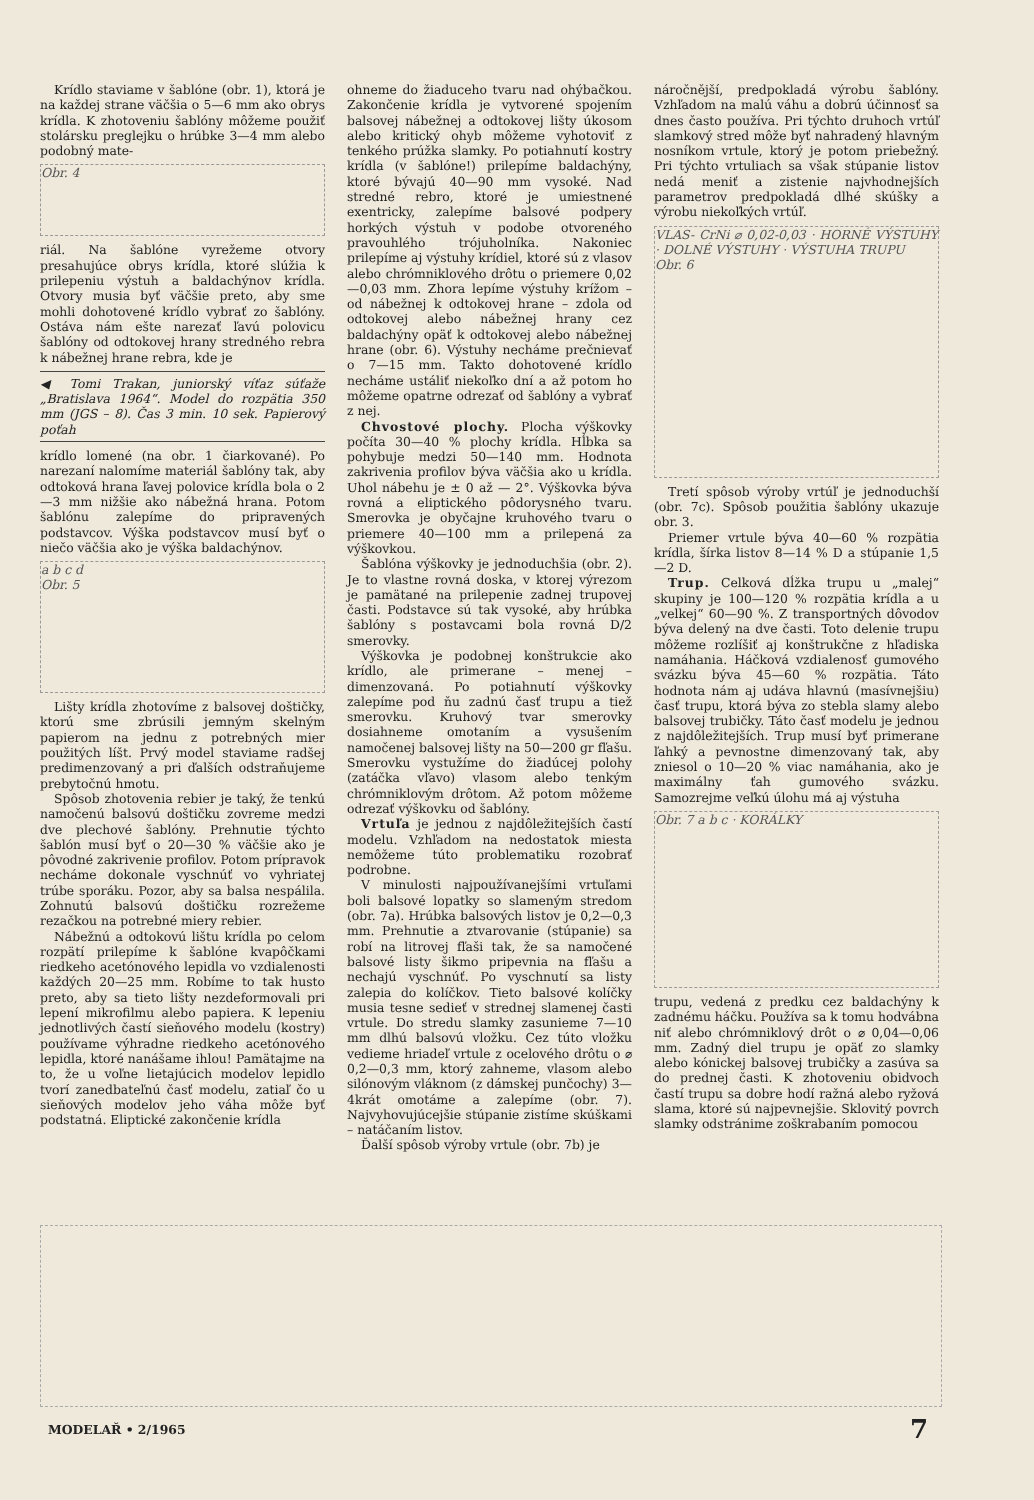Krídlo staviame v šablóne (obr. 1), ktorá je na každej strane väčšia o 5—6 mm ako obrys krídla. K zhotoveniu šablóny môžeme použiť stolársku preglejku o hrúbke 3—4 mm alebo podobný mate-
Obr. 4
riál. Na šablóne vyrežeme otvory presahujúce obrys krídla, ktoré slúžia k prilepeniu výstuh a baldachýnov krídla. Otvory musia byť väčšie preto, aby sme mohli dohotovené krídlo vybrať zo šablóny. Ostáva nám ešte narezať ľavú polovicu šablóny od odtokovej hrany stredného rebra k nábežnej hrane rebra, kde je
◀ Tomi Trakan, juniorský víťaz súťaže „Bratislava 1964“. Model do rozpätia 350 mm (JGS – 8). Čas 3 min. 10 sek. Papierový poťah
krídlo lomené (na obr. 1 čiarkované). Po narezaní nalomíme materiál šablóny tak, aby odtoková hrana ľavej polovice krídla bola o 2—3 mm nižšie ako nábežná hrana. Potom šablónu zalepíme do pripravených podstavcov. Výška podstavcov musí byť o niečo väčšia ako je výška baldachýnov.
a b c d
Obr. 5
Lišty krídla zhotovíme z balsovej doštičky, ktorú sme zbrúsili jemným skelným papierom na jednu z potrebných mier použitých líšt. Prvý model staviame radšej predimenzovaný a pri ďalších odstraňujeme prebytočnú hmotu.
Spôsob zhotovenia rebier je taký, že tenkú namočenú balsovú doštičku zovreme medzi dve plechové šablóny. Prehnutie týchto šablón musí byť o 20—30 % väčšie ako je pôvodné zakrivenie profilov. Potom prípravok necháme dokonale vyschnúť vo vyhriatej trúbe sporáku. Pozor, aby sa balsa nespálila. Zohnutú balsovú doštičku rozrežeme rezačkou na potrebné miery rebier.
Nábežnú a odtokovú lištu krídla po celom rozpätí prilepíme k šablóne kvapôčkami riedkeho acetónového lepidla vo vzdialenosti každých 20—25 mm. Robíme to tak husto preto, aby sa tieto lišty nezdeformovali pri lepení mikrofilmu alebo papiera. K lepeniu jednotlivých častí sieňového modelu (kostry) používame výhradne riedkeho acetónového lepidla, ktoré nanášame ihlou! Pamätajme na to, že u voľne lietajúcich modelov lepidlo tvorí zanedbateľnú časť modelu, zatiaľ čo u sieňových modelov jeho váha môže byť podstatná. Eliptické zakončenie krídla
ohneme do žiaduceho tvaru nad ohýbačkou. Zakončenie krídla je vytvorené spojením balsovej nábežnej a odtokovej lišty úkosom alebo kritický ohyb môžeme vyhotoviť z tenkého prúžka slamky. Po potiahnutí kostry krídla (v šablóne!) prilepíme baldachýny, ktoré bývajú 40—90 mm vysoké. Nad stredné rebro, ktoré je umiestnené exentricky, zalepíme balsové podpery horkých výstuh v podobe otvoreného pravouhlého trójuholníka. Nakoniec prilepíme aj výstuhy krídiel, ktoré sú z vlasov alebo chrómniklového drôtu o priemere 0,02—0,03 mm. Zhora lepíme výstuhy krížom – od nábežnej k odtokovej hrane – zdola od odtokovej alebo nábežnej hrany cez baldachýny opäť k odtokovej alebo nábežnej hrane (obr. 6). Výstuhy necháme prečnievať o 7—15 mm. Takto dohotovené krídlo necháme ustáliť niekoľko dní a až potom ho môžeme opatrne odrezať od šablóny a vybrať z nej.
Chvostové plochy. Plocha výškovky počíta 30—40 % plochy krídla. Hĺbka sa pohybuje medzi 50—140 mm. Hodnota zakrivenia profilov býva väčšia ako u krídla. Uhol nábehu je ± 0 až — 2°. Výškovka býva rovná a eliptického pôdorysného tvaru. Smerovka je obyčajne kruhového tvaru o priemere 40—100 mm a prilepená za výškovkou.
Šablóna výškovky je jednoduchšia (obr. 2). Je to vlastne rovná doska, v ktorej výrezom je pamätané na prilepenie zadnej trupovej časti. Podstavce sú tak vysoké, aby hrúbka šablóny s postavcami bola rovná D/2 smerovky.
Výškovka je podobnej konštrukcie ako krídlo, ale primerane – menej – dimenzovaná. Po potiahnutí výškovky zalepíme pod ňu zadnú časť trupu a tiež smerovku. Kruhový tvar smerovky dosiahneme omotaním a vysušením namočenej balsovej lišty na 50—200 gr fľašu. Smerovku vystužíme do žiadúcej polohy (zatáčka vľavo) vlasom alebo tenkým chrómniklovým drôtom. Až potom môžeme odrezať výškovku od šablóny.
Vrtuľa je jednou z najdôležitejších častí modelu. Vzhľadom na nedostatok miesta nemôžeme túto problematiku rozobrať podrobne.
V minulosti najpoužívanejšími vrtuľami boli balsové lopatky so slameným stredom (obr. 7a). Hrúbka balsových listov je 0,2—0,3 mm. Prehnutie a ztvarovanie (stúpanie) sa robí na litrovej fľaši tak, že sa namočené balsové listy šikmo pripevnia na fľašu a nechajú vyschnúť. Po vyschnutí sa listy zalepia do kolíčkov. Tieto balsové kolíčky musia tesne sedieť v strednej slamenej časti vrtule. Do stredu slamky zasunieme 7—10 mm dlhú balsovú vložku. Cez túto vložku vedieme hriadeľ vrtule z ocelového drôtu o ⌀ 0,2—0,3 mm, ktorý zahneme, vlasom alebo silónovým vláknom (z dámskej punčochy) 3—4krát omotáme a zalepíme (obr. 7). Najvyhovujúcejšie stúpanie zistíme skúškami – natáčaním listov.
Ďalší spôsob výroby vrtule (obr. 7b) je
náročnější, predpokladá výrobu šablóny. Vzhľadom na malú váhu a dobrú účinnosť sa dnes často používa. Pri týchto druhoch vrtúľ slamkový stred môže byť nahradený hlavným nosníkom vrtule, ktorý je potom priebežný. Pri týchto vrtuliach sa však stúpanie listov nedá meniť a zistenie najvhodnejších parametrov predpokladá dlhé skúšky a výrobu niekoľkých vrtúľ.
VLAS- CrNi ⌀ 0,02-0,03 · HORNÉ VÝSTUHY · DOLNÉ VÝSTUHY · VÝSTUHA TRUPU
Obr. 6
Tretí spôsob výroby vrtúľ je jednoduchší (obr. 7c). Spôsob použitia šablóny ukazuje obr. 3.
Priemer vrtule býva 40—60 % rozpätia krídla, šírka listov 8—14 % D a stúpanie 1,5—2 D.
Trup. Celková dĺžka trupu u „malej“ skupiny je 100—120 % rozpätia krídla a u „velkej“ 60—90 %. Z transportných dôvodov býva delený na dve časti. Toto delenie trupu môžeme rozlíšiť aj konštrukčne z hľadiska namáhania. Háčková vzdialenosť gumového svázku býva 45—60 % rozpätia. Táto hodnota nám aj udáva hlavnú (masívnejšiu) časť trupu, ktorá býva zo stebla slamy alebo balsovej trubičky. Táto časť modelu je jednou z najdôležitejších. Trup musí byť primerane ľahký a pevnostne dimenzovaný tak, aby zniesol o 10—20 % viac namáhania, ako je maximálny ťah gumového svázku. Samozrejme veľkú úlohu má aj výstuha
Obr. 7 a b c · KORÁLKY
trupu, vedená z predku cez baldachýny k zadnému háčku. Používa sa k tomu hodvábna niť alebo chrómniklový drôt o ⌀ 0,04—0,06 mm. Zadný diel trupu je opäť zo slamky alebo kónickej balsovej trubičky a zasúva sa do prednej časti. K zhotoveniu obidvoch častí trupu sa dobre hodí ražná alebo ryžová slama, ktoré sú najpevnejšie. Sklovitý povrch slamky odstránime zoškrabaním pomocou
MODELAŘ • 2/1965 7